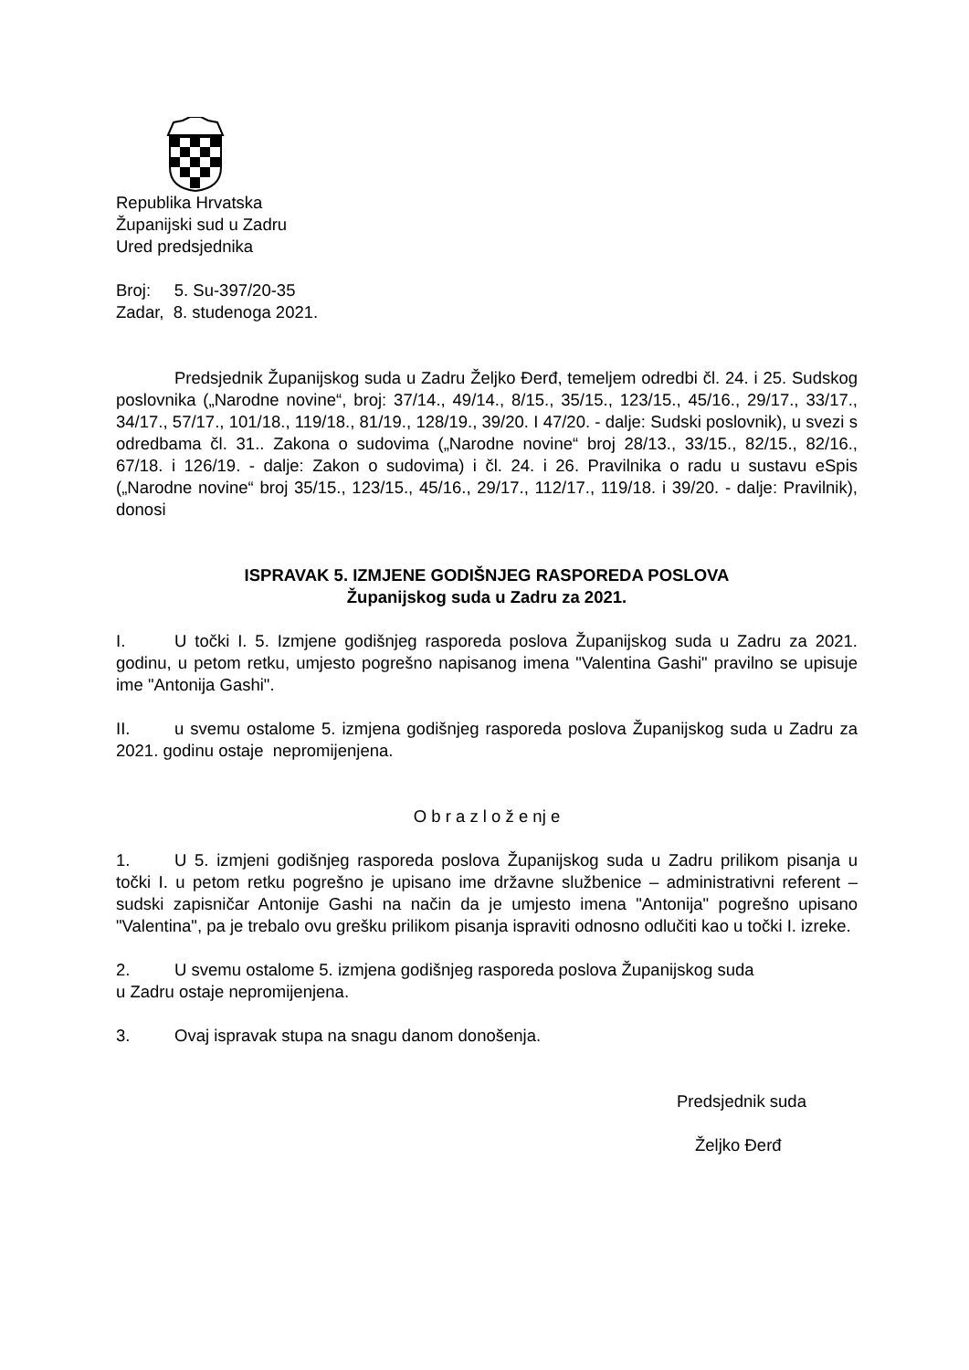Republika Hrvatska
Županijski sud u Zadru
Ured predsjednika
Broj: 5. Su-397/20-35
Zadar, 8. studenoga 2021.
Predsjednik Županijskog suda u Zadru Željko Đerđ, temeljem odredbi čl. 24. i 25. Sudskog poslovnika („Narodne novine“, broj: 37/14., 49/14., 8/15., 35/15., 123/15., 45/16., 29/17., 33/17., 34/17., 57/17., 101/18., 119/18., 81/19., 128/19., 39/20. I 47/20. - dalje: Sudski poslovnik), u svezi s odredbama čl. 31.. Zakona o sudovima („Narodne novine“ broj 28/13., 33/15., 82/15., 82/16., 67/18. i 126/19. - dalje: Zakon o sudovima) i čl. 24. i 26. Pravilnika o radu u sustavu eSpis („Narodne novine“ broj 35/15., 123/15., 45/16., 29/17., 112/17., 119/18. i 39/20. - dalje: Pravilnik), donosi
ISPRAVAK 5. IZMJENE GODIŠNJEG RASPOREDA POSLOVA
Županijskog suda u Zadru za 2021.
I. U točki I. 5. Izmjene godišnjeg rasporeda poslova Županijskog suda u Zadru za 2021. godinu, u petom retku, umjesto pogrešno napisanog imena "Valentina Gashi" pravilno se upisuje ime "Antonija Gashi".
II. u svemu ostalome 5. izmjena godišnjeg rasporeda poslova Županijskog suda u Zadru za 2021. godinu ostaje nepromijenjena.
O b r a z l o ž e nj e
1. U 5. izmjeni godišnjeg rasporeda poslova Županijskog suda u Zadru prilikom pisanja u točki I. u petom retku pogrešno je upisano ime državne službenice – administrativni referent – sudski zapisničar Antonije Gashi na način da je umjesto imena "Antonija" pogrešno upisano "Valentina", pa je trebalo ovu grešku prilikom pisanja ispraviti odnosno odlučiti kao u točki I. izreke.
2. U svemu ostalome 5. izmjena godišnjeg rasporeda poslova Županijskog suda
u Zadru ostaje nepromijenjena.
3. Ovaj ispravak stupa na snagu danom donošenja.
Predsjednik suda
Željko Đerđ